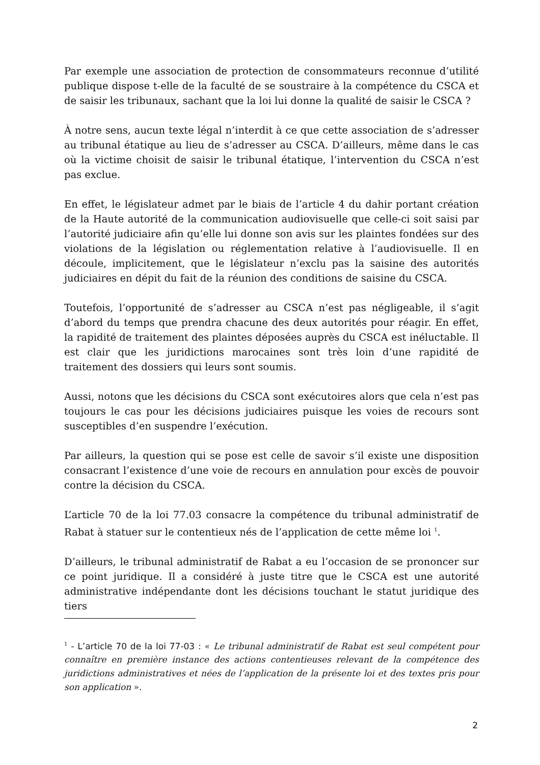Par exemple une association de protection de consommateurs reconnue d’utilité publique dispose t-elle de la faculté de se soustraire à la compétence du CSCA et de saisir les tribunaux, sachant que la loi lui donne la qualité de saisir le CSCA ?
À notre sens, aucun texte légal n’interdit à ce que cette association de s’adresser au tribunal étatique au lieu de s’adresser au CSCA. D’ailleurs, même dans le cas où la victime choisit de saisir le tribunal étatique, l’intervention du CSCA n’est pas exclue.
En effet, le législateur admet par le biais de l’article 4 du dahir portant création de la Haute autorité de la communication audiovisuelle que celle-ci soit saisi par l’autorité judiciaire afin qu’elle lui donne son avis sur les plaintes fondées sur des violations de la législation ou réglementation relative à l’audiovisuelle. Il en découle, implicitement, que le législateur n’exclu pas la saisine des autorités judiciaires en dépit du fait de la réunion des conditions de saisine du CSCA.
Toutefois, l’opportunité de s’adresser au CSCA n’est pas négligeable, il s’agit d’abord du temps que prendra chacune des deux autorités pour réagir. En effet, la rapidité de traitement des plaintes déposées auprès du CSCA est inéluctable. Il est clair que les juridictions marocaines sont très loin d’une rapidité de traitement des dossiers qui leurs sont soumis.
Aussi, notons que les décisions du CSCA sont exécutoires alors que cela n’est pas toujours le cas pour les décisions judiciaires puisque les voies de recours sont susceptibles d’en suspendre l’exécution.
Par ailleurs, la question qui se pose est celle de savoir s’il existe une disposition consacrant l’existence d’une voie de recours en annulation pour excès de pouvoir contre la décision du CSCA.
L’article 70 de la loi 77.03 consacre la compétence du tribunal administratif de Rabat à statuer sur le contentieux nés de l’application de cette même loi <sup>1</sup>.
D’ailleurs, le tribunal administratif de Rabat a eu l’occasion de se prononcer sur ce point juridique. Il a considéré à juste titre que le CSCA est une autorité administrative indépendante dont les décisions touchant le statut juridique des tiers
<sup>1</sup> - L’article 70 de la loi 77-03 : « Le tribunal administratif de Rabat est seul compétent pour connaître en première instance des actions contentieuses relevant de la compétence des juridictions administratives et nées de l’application de la présente loi et des textes pris pour son application ».
2